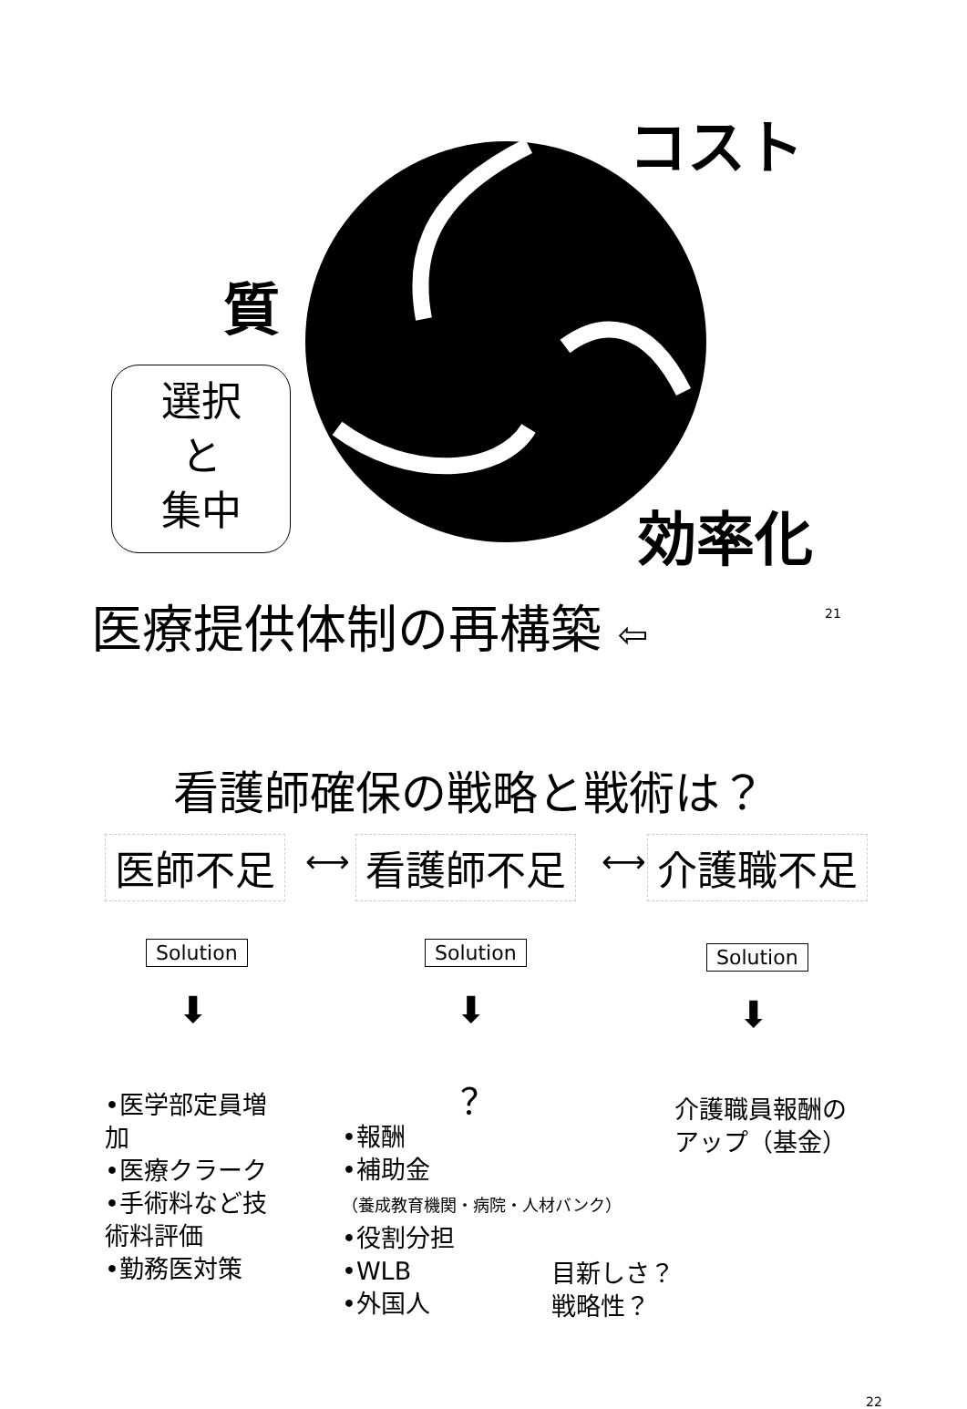コスト
質
選択
と
集中
効率化
医療提供体制の再構築 ⇦ 21
看護師確保の戦略と戦術は？
医師不足 ⟷ 看護師不足 ⟷ 介護職不足
Solution Solution Solution
⬇ ⬇ ⬇
•医学部定員増加
•医療クラーク
•手術料など技術料評価
•勤務医対策
？
•報酬
•補助金
（養成教育機関・病院・人材バンク）
•役割分担
•WLB
•外国人
介護職員報酬の
アップ（基金）
目新しさ？
戦略性？
22